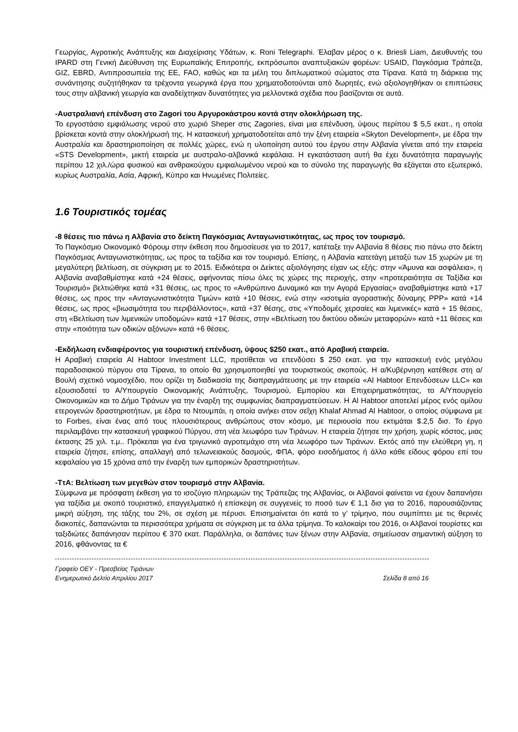Γεωργίας, Αγροτικής Ανάπτυξης και Διαχείρισης Υδάτων, κ. Roni Telegraphi. Έλαβαν μέρος ο κ. Briesli Liam, Διευθυντής του IPARD στη Γενική Διεύθυνση της Ευρωπαϊκής Επιτροπής, εκπρόσωποι αναπτυξιακών φορέων: USAID, Παγκόσμια Τράπεζα, GIZ, EBRD, Αντιπροσωπεία της ΕΕ, FAO, καθώς και τα μέλη του διπλωματικού σώματος στα Τίρανα. Κατά τη διάρκεια της συνάντησης συζητήθηκαν τα τρέχοντα γεωργικά έργα που χρηματοδοτούνται από δωρητές, ενώ αξιολογηθήκαν οι επιπτώσεις τους στην αλβανική γεωργία και αναδείχτηκαν δυνατότητες για μελλοντικά σχέδια που βασίζονται σε αυτά.
-Αυστραλιανή επένδυση στο Zagori του Αργυροκάστρου κοντά στην ολοκλήρωση της.
Το εργοστάσιο εμφιάλωσης νερού στο χωριό Sheper στις Zagories, είναι μια επένδυση, ύψους περίπου $ 5,5 εκατ., η οποία βρίσκεται κοντά στην ολοκλήρωσή της. Η κατασκευή χρηματοδοτείται από την ξένη εταιρεία «Skyton Development», με έδρα την Αυστραλία και δραστηριοποίηση σε πολλές χώρες, ενώ η υλοποίηση αυτού του έργου στην Αλβανία γίνεται από την εταιρεία «STS Development», μικτή εταιρεία με αυστραλο-αλβανικά κεφάλαια. Η εγκατάσταση αυτή θα έχει δυνατότητα παραγωγής περίπου 12 χιλ./ώρα φυσικού και ανθρακούχου εμφιαλωμένου νερού και το σύνολο της παραγωγής θα εξάγεται στο εξωτερικό, κυρίως Αυστραλία, Ασία, Αφρική, Κύπρο και Ηνωμένες Πολιτείες.
1.6 Τουριστικός τομέας
-8 θέσεις πιο πάνω η Αλβανία στο δείκτη Παγκόσμιας Ανταγωνιστικότητας, ως προς τον τουρισμό.
Το Παγκόσμιο Οικονομικό Φόρουμ στην έκθεση που δημοσίευσε για το 2017, κατέταξε την Αλβανία 8 θέσεις πιο πάνω στο δείκτη Παγκόσμιας Ανταγωνιστικότητας, ως προς τα ταξίδια και τον τουρισμό. Επίσης, η Αλβανία κατετάγη μεταξύ των 15 χωρών με τη μεγαλύτερη βελτίωση, σε σύγκριση με το 2015. Ειδικότερα οι Δείκτες αξιολόγησης είχαν ως εξής: στην «Άμυνα και ασφάλεια», η Αλβανία αναβαθμίστηκε κατά +24 θέσεις, αφήνοντας πίσω όλες τις χώρες της περιοχής, στην «προτεραιότητα σε Ταξίδια και Τουρισμό» βελτιώθηκε κατά +31 θέσεις, ως προς το «Ανθρώπινο Δυναμικό και την Αγορά Εργασίας» αναβαθμίστηκε κατά +17 θέσεις, ως προς την «Ανταγωνιστικότητα Τιμών» κατά +10 θέσεις, ενώ στην «ισοτιμία αγοραστικής δύναμης PPP» κατά +14 θέσεις, ως προς «βιωσιμότητα του περιβάλλοντος», κατά +37 θέσης, στις «Υποδομές χερσαίες και λιμενικές» κατά + 15 θέσεις, στη «Βελτίωση των λιμενικών υποδομών» κατά +17 θέσεις, στην «Βελτίωση του δικτύου οδικών μεταφορών» κατά +11 θέσεις και στην «ποιότητα των οδικών αξόνων» κατά +6 θέσεις.
-Εκδήλωση ενδιαφέροντος για τουριστική επένδυση, ύψους $250 εκατ., από Αραβική εταιρεία.
Η Αραβική εταιρεία Al Habtoor Investment LLC, προτίθεται να επενδύσει $ 250 εκατ. για την κατασκευή ενός μεγάλου παραδοσιακού πύργου στα Τίρανα, το οποίο θα χρησιμοποιηθεί για τουριστικούς σκοπούς. Η α/Κυβέρνηση κατέθεσε στη α/Βουλή σχετικό νομοσχέδιο, που ορίζει τη διαδικασία της διαπραγμάτευσης με την εταιρεία «Al Habtoor Επενδύσεων LLC» και εξουσιοδοτεί το Α/Υπουργείο Οικονομικής Ανάπτυξης, Τουρισμού, Εμπορίου και Επιχειρηματικότητας, το Α/Υπουργείο Οικονομικών και το Δήμο Τιράνων για την έναρξη της συμφωνίας διαπραγματεύσεων. Η Al Habtoor αποτελεί μέρος ενός ομίλου ετερογενών δραστηριοτήτων, με έδρα το Ντουμπάι, η οποία ανήκει στον σεΐχη Khalaf Ahmad Al Habtoor, ο οποίος σύμφωνα με το Forbes, είναι ένας από τους πλουσιότερους ανθρώπους στον κόσμο, με περιουσία που εκτιμάται $.2,5 δισ. Το έργο περιλαμβάνει την κατασκευή γραφικού Πύργου, στη νέα λεωφόρο των Τιράνων. Η εταιρεία ζήτησε την χρήση, χωρίς κόστος, μιας έκτασης 25 χιλ. τ.μ.. Πρόκειται για ένα τριγωνικό αγροτεμάχιο στη νέα λεωφόρο των Τιράνων. Εκτός από την ελεύθερη γη, η εταιρεία ζήτησε, επίσης, απαλλαγή από τελωνειακούς δασμούς, ΦΠΑ, φόρο εισοδήματος ή άλλο κάθε είδους φόρου επί του κεφαλαίου για 15 χρόνια από την έναρξη των εμπορικών δραστηριοτήτων.
-ΤτΑ: Βελτίωση των μεγεθών στον τουρισμό στην Αλβανία.
Σύμφωνα με πρόσφατη έκθεση για το ισοζύγιο πληρωμών της Τράπεζας της Αλβανίας, οι Αλβανοί φαίνεται να έχουν δαπανήσει για ταξίδια με σκοπό τουριστικό, επαγγελματικό ή επίσκεψη σε συγγενείς το ποσό των € 1,1 δισ για το 2016, παρουσιάζοντας μικρή αύξηση, της τάξης του 2%, σε σχέση με πέρυσι. Επισημαίνεται ότι κατά το γ’ τρίμηνο, που συμπίπτει με τις θερινές διακοπές, δαπανώνται τα περισσότερα χρήματα σε σύγκριση με τα άλλα τρίμηνα. Το καλοκαίρι του 2016, οι Αλβανοί τουρίστες και ταξιδιώτες δαπάνησαν περίπου € 370 εκατ. Παράλληλα, οι δαπάνες των ξένων στην Αλβανία, σημείωσαν σημαντική αύξηση το 2016, φθάνοντας τα €
Γραφείο ΟΕΥ - Πρεσβείας Τιράνων
Ενημερωτικό Δελτίο Απριλίου 2017 Σελίδα 8 από 16